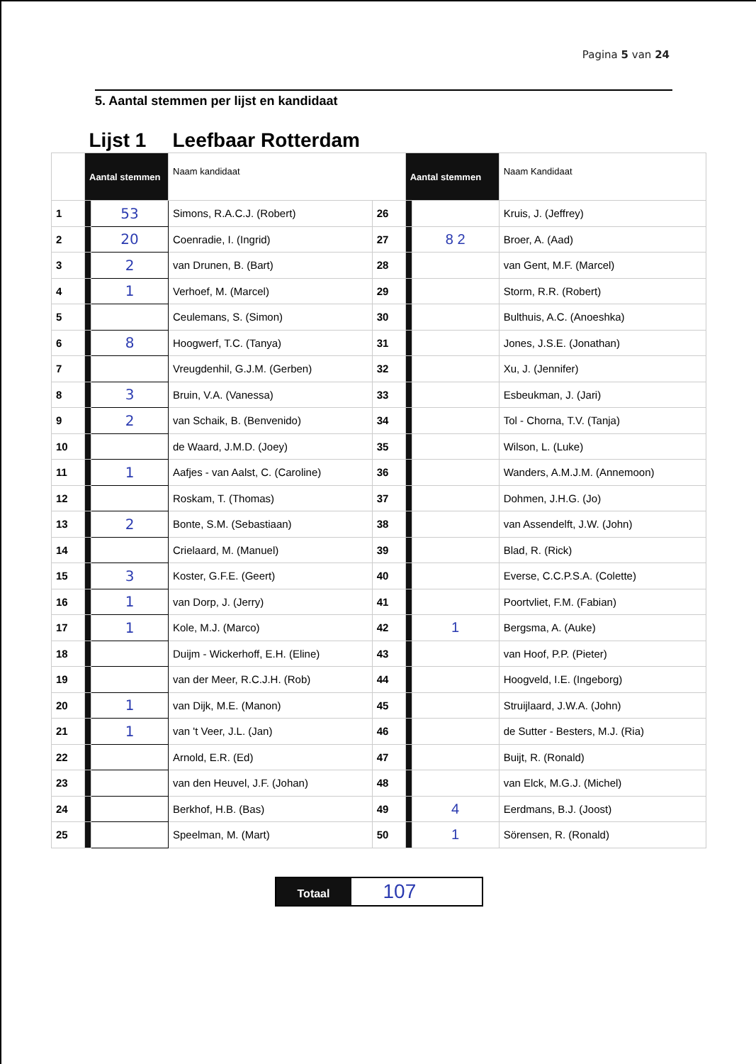Pagina 5 van 24
5. Aantal stemmen per lijst en kandidaat
| | Lijst 1 | | Leefbaar Rotterdam | | | | |
| | Aantal stemmen | | Naam kandidaat | | Aantal stemmen | | Naam Kandidaat |
| 1 | | 53 | Simons, R.A.C.J. (Robert) | 26 | | | Kruis, J. (Jeffrey) |
| 2 | | 20 | Coenradie, I. (Ingrid) | 27 | | 8 2 | Broer, A. (Aad) |
| 3 | | 2 | van Drunen, B. (Bart) | 28 | | | van Gent, M.F. (Marcel) |
| 4 | | 1 | Verhoef, M. (Marcel) | 29 | | | Storm, R.R. (Robert) |
| 5 | | | Ceulemans, S. (Simon) | 30 | | | Bulthuis, A.C. (Anoeshka) |
| 6 | | 8 | Hoogwerf, T.C. (Tanya) | 31 | | | Jones, J.S.E. (Jonathan) |
| 7 | | | Vreugdenhil, G.J.M. (Gerben) | 32 | | | Xu, J. (Jennifer) |
| 8 | | 3 | Bruin, V.A. (Vanessa) | 33 | | | Esbeukman, J. (Jari) |
| 9 | | 2 | van Schaik, B. (Benvenido) | 34 | | | Tol - Chorna, T.V. (Tanja) |
| 10 | | | de Waard, J.M.D. (Joey) | 35 | | | Wilson, L. (Luke) |
| 11 | | 1 | Aafjes - van Aalst, C. (Caroline) | 36 | | | Wanders, A.M.J.M. (Annemoon) |
| 12 | | | Roskam, T. (Thomas) | 37 | | | Dohmen, J.H.G. (Jo) |
| 13 | | 2 | Bonte, S.M. (Sebastiaan) | 38 | | | van Assendelft, J.W. (John) |
| 14 | | | Crielaard, M. (Manuel) | 39 | | | Blad, R. (Rick) |
| 15 | | 3 | Koster, G.F.E. (Geert) | 40 | | | Everse, C.C.P.S.A. (Colette) |
| 16 | | 1 | van Dorp, J. (Jerry) | 41 | | | Poortvliet, F.M. (Fabian) |
| 17 | | 1 | Kole, M.J. (Marco) | 42 | | 1 | Bergsma, A. (Auke) |
| 18 | | | Duijm - Wickerhoff, E.H. (Eline) | 43 | | | van Hoof, P.P. (Pieter) |
| 19 | | | van der Meer, R.C.J.H. (Rob) | 44 | | | Hoogveld, I.E. (Ingeborg) |
| 20 | | 1 | van Dijk, M.E. (Manon) | 45 | | | Struijlaard, J.W.A. (John) |
| 21 | | 1 | van 't Veer, J.L. (Jan) | 46 | | | de Sutter - Besters, M.J. (Ria) |
| 22 | | | Arnold, E.R. (Ed) | 47 | | | Buijt, R. (Ronald) |
| 23 | | | van den Heuvel, J.F. (Johan) | 48 | | | van Elck, M.G.J. (Michel) |
| 24 | | | Berkhof, H.B. (Bas) | 49 | | 4 | Eerdmans, B.J. (Joost) |
| 25 | | | Speelman, M. (Mart) | 50 | | 1 | Sörensen, R. (Ronald) |
Totaal
107